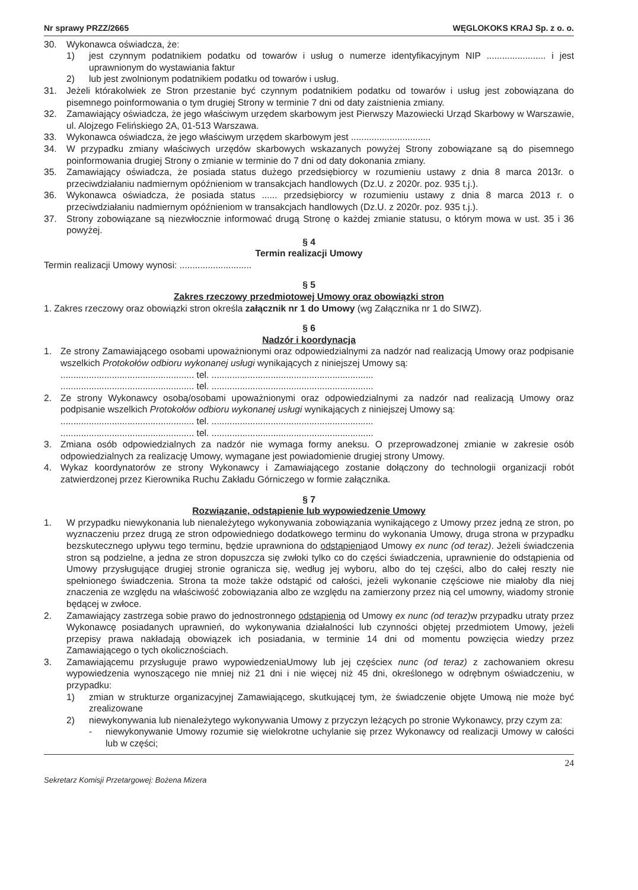Nr sprawy PRZZ/2665 WĘGLOKOKS KRAJ Sp. z o. o.
30. Wykonawca oświadcza, że:
1) jest czynnym podatnikiem podatku od towarów i usług o numerze identyfikacyjnym NIP ....................... i jest uprawnionym do wystawiania faktur
2) lub jest zwolnionym podatnikiem podatku od towarów i usług.
31. Jeżeli którakolwiek ze Stron przestanie być czynnym podatnikiem podatku od towarów i usług jest zobowiązana do pisemnego poinformowania o tym drugiej Strony w terminie 7 dni od daty zaistnienia zmiany.
32. Zamawiający oświadcza, że jego właściwym urzędem skarbowym jest Pierwszy Mazowiecki Urząd Skarbowy w Warszawie, ul. Alojzego Felińskiego 2A, 01-513 Warszawa.
33. Wykonawca oświadcza, że jego właściwym urzędem skarbowym jest ...............................
34. W przypadku zmiany właściwych urzędów skarbowych wskazanych powyżej Strony zobowiązane są do pisemnego poinformowania drugiej Strony o zmianie w terminie do 7 dni od daty dokonania zmiany.
35. Zamawiający oświadcza, że posiada status dużego przedsiębiorcy w rozumieniu ustawy z dnia 8 marca 2013r. o przeciwdziałaniu nadmiernym opóźnieniom w transakcjach handlowych (Dz.U. z 2020r. poz. 935 t.j.).
36. Wykonawca oświadcza, że posiada status ...... przedsiębiorcy w rozumieniu ustawy z dnia 8 marca 2013 r. o przeciwdziałaniu nadmiernym opóźnieniom w transakcjach handlowych (Dz.U. z 2020r. poz. 935 t.j.).
37. Strony zobowiązane są niezwłocznie informować drugą Stronę o każdej zmianie statusu, o którym mowa w ust. 35 i 36 powyżej.
§ 4
Termin realizacji Umowy
Termin realizacji Umowy wynosi: ............................
§ 5
Zakres rzeczowy przedmiotowej Umowy oraz obowiązki stron
1. Zakres rzeczowy oraz obowiązki stron określa załącznik nr 1 do Umowy (wg Załącznika nr 1 do SIWZ).
§ 6
Nadzór i koordynacja
1. Ze strony Zamawiającego osobami upoważnionymi oraz odpowiedzialnymi za nadzór nad realizacją Umowy oraz podpisanie wszelkich Protokołów odbioru wykonanej usługi wynikających z niniejszej Umowy są:
.................................................... tel. ...............................................................
.................................................... tel. ...............................................................
2. Ze strony Wykonawcy osobą/osobami upoważnionymi oraz odpowiedzialnymi za nadzór nad realizacją Umowy oraz podpisanie wszelkich Protokołów odbioru wykonanej usługi wynikających z niniejszej Umowy są:
.................................................... tel. ...............................................................
.................................................... tel. ...............................................................
3. Zmiana osób odpowiedzialnych za nadzór nie wymaga formy aneksu. O przeprowadzonej zmianie w zakresie osób odpowiedzialnych za realizację Umowy, wymagane jest powiadomienie drugiej strony Umowy.
4. Wykaz koordynatorów ze strony Wykonawcy i Zamawiającego zostanie dołączony do technologii organizacji robót zatwierdzonej przez Kierownika Ruchu Zakładu Górniczego w formie załącznika.
§ 7
Rozwiązanie, odstąpienie lub wypowiedzenie Umowy
1. W przypadku niewykonania lub nienależytego wykonywania zobowiązania wynikającego z Umowy przez jedną ze stron, po wyznaczeniu przez drugą ze stron odpowiedniego dodatkowego terminu do wykonania Umowy, druga strona w przypadku bezskutecznego upływu tego terminu, będzie uprawniona do odstąpieniaod Umowy ex nunc (od teraz). Jeżeli świadczenia stron są podzielne, a jedna ze stron dopuszcza się zwłoki tylko co do części świadczenia, uprawnienie do odstąpienia od Umowy przysługujące drugiej stronie ogranicza się, według jej wyboru, albo do tej części, albo do całej reszty nie spełnionego świadczenia. Strona ta może także odstąpić od całości, jeżeli wykonanie częściowe nie miałoby dla niej znaczenia ze względu na właściwość zobowiązania albo ze względu na zamierzony przez nią cel umowny, wiadomy stronie będącej w zwłoce.
2. Zamawiający zastrzega sobie prawo do jednostronnego odstąpienia od Umowy ex nunc (od teraz) w przypadku utraty przez Wykonawcę posiadanych uprawnień, do wykonywania działalności lub czynności objętej przedmiotem Umowy, jeżeli przepisy prawa nakładają obowiązek ich posiadania, w terminie 14 dni od momentu powzięcia wiedzy przez Zamawiającego o tych okolicznościach.
3. Zamawiającemu przysługuje prawo wypowiedzeniaUmowy lub jej częściex nunc (od teraz) z zachowaniem okresu wypowiedzenia wynoszącego nie mniej niż 21 dni i nie więcej niż 45 dni, określonego w odrębnym oświadczeniu, w przypadku:
1) zmian w strukturze organizacyjnej Zamawiającego, skutkującej tym, że świadczenie objęte Umową nie może być zrealizowane
2) niewykonywania lub nienależytego wykonywania Umowy z przyczyn leżących po stronie Wykonawcy, przy czym za:
- niewykonywanie Umowy rozumie się wielokrotne uchylanie się przez Wykonawcy od realizacji Umowy w całości lub w części;
24
Sekretarz Komisji Przetargowej: Bożena Mizera